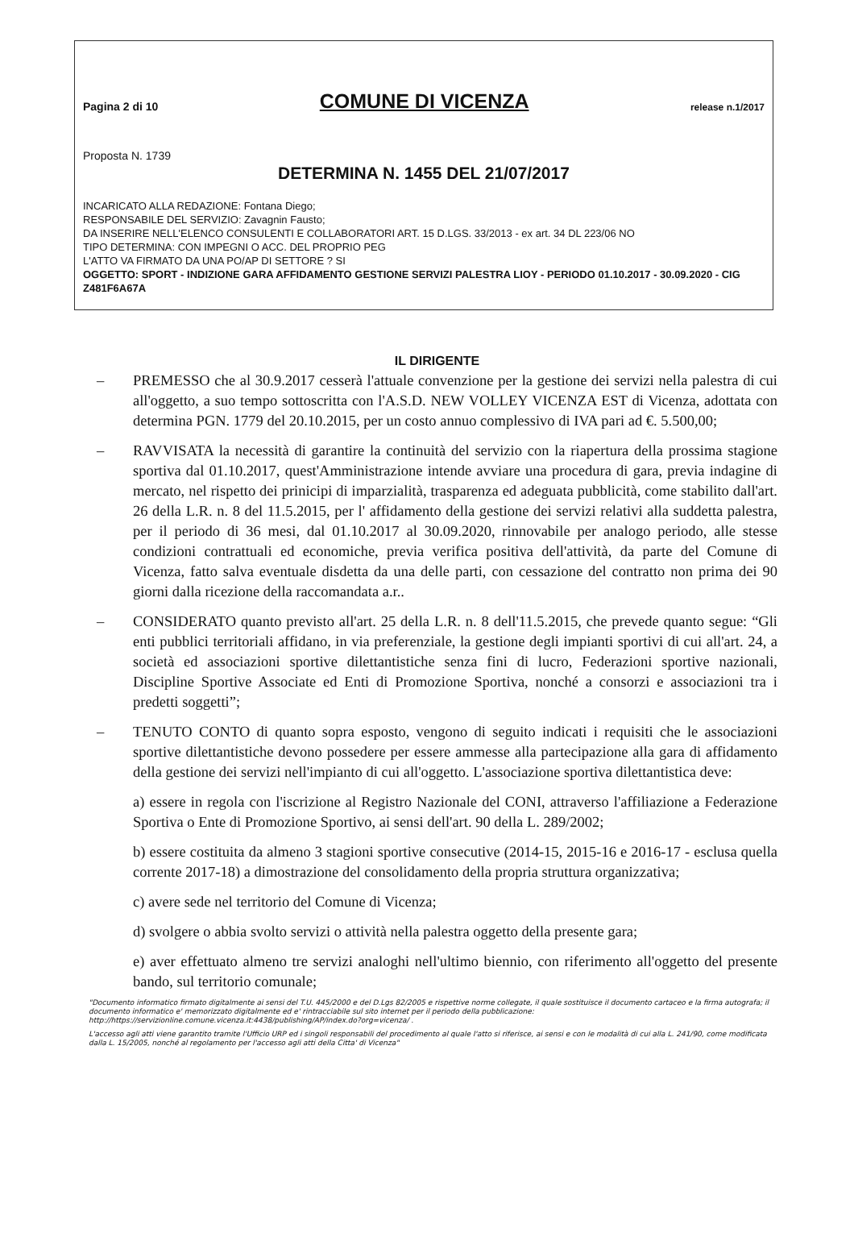Pagina 2 di 10 COMUNE DI VICENZA release n.1/2017
Proposta N. 1739
DETERMINA N. 1455 DEL 21/07/2017
INCARICATO ALLA REDAZIONE: Fontana Diego;
RESPONSABILE DEL SERVIZIO: Zavagnin Fausto;
DA INSERIRE NELL'ELENCO CONSULENTI E COLLABORATORI ART. 15 D.LGS. 33/2013 - ex art. 34 DL 223/06 NO
TIPO DETERMINA: CON IMPEGNI O ACC. DEL PROPRIO PEG
L'ATTO VA FIRMATO DA UNA PO/AP DI SETTORE ? SI
OGGETTO: SPORT - INDIZIONE GARA AFFIDAMENTO GESTIONE SERVIZI PALESTRA LIOY - PERIODO 01.10.2017 - 30.09.2020 - CIG Z481F6A67A
IL DIRIGENTE
– PREMESSO che al 30.9.2017 cesserà l'attuale convenzione per la gestione dei servizi nella palestra di cui all'oggetto, a suo tempo sottoscritta con l'A.S.D. NEW VOLLEY VICENZA EST di Vicenza, adottata con determina PGN. 1779 del 20.10.2015, per un costo annuo complessivo di IVA pari ad €. 5.500,00;
– RAVVISATA la necessità di garantire la continuità del servizio con la riapertura della prossima stagione sportiva dal 01.10.2017, quest'Amministrazione intende avviare una procedura di gara, previa indagine di mercato, nel rispetto dei prinicipi di imparzialità, trasparenza ed adeguata pubblicità, come stabilito dall'art. 26 della L.R. n. 8 del 11.5.2015, per l' affidamento della gestione dei servizi relativi alla suddetta palestra, per il periodo di 36 mesi, dal 01.10.2017 al 30.09.2020, rinnovabile per analogo periodo, alle stesse condizioni contrattuali ed economiche, previa verifica positiva dell'attività, da parte del Comune di Vicenza, fatto salva eventuale disdetta da una delle parti, con cessazione del contratto non prima dei 90 giorni dalla ricezione della raccomandata a.r..
– CONSIDERATO quanto previsto all'art. 25 della L.R. n. 8 dell'11.5.2015, che prevede quanto segue: “Gli enti pubblici territoriali affidano, in via preferenziale, la gestione degli impianti sportivi di cui all'art. 24, a società ed associazioni sportive dilettantistiche senza fini di lucro, Federazioni sportive nazionali, Discipline Sportive Associate ed Enti di Promozione Sportiva, nonché a consorzi e associazioni tra i predetti soggetti”;
– TENUTO CONTO di quanto sopra esposto, vengono di seguito indicati i requisiti che le associazioni sportive dilettantistiche devono possedere per essere ammesse alla partecipazione alla gara di affidamento della gestione dei servizi nell'impianto di cui all'oggetto. L'associazione sportiva dilettantistica deve:
a) essere in regola con l'iscrizione al Registro Nazionale del CONI, attraverso l'affiliazione a Federazione Sportiva o Ente di Promozione Sportivo, ai sensi dell'art. 90 della L. 289/2002;
b) essere costituita da almeno 3 stagioni sportive consecutive (2014-15, 2015-16 e 2016-17 - esclusa quella corrente 2017-18) a dimostrazione del consolidamento della propria struttura organizzativa;
c) avere sede nel territorio del Comune di Vicenza;
d) svolgere o abbia svolto servizi o attività nella palestra oggetto della presente gara;
e) aver effettuato almeno tre servizi analoghi nell'ultimo biennio, con riferimento all'oggetto del presente bando, sul territorio comunale;
"Documento informatico firmato digitalmente ai sensi del T.U. 445/2000 e del D.Lgs 82/2005 e rispettive norme collegate, il quale sostituisce il documento cartaceo e la firma autografa; il documento informatico e' memorizzato digitalmente ed e' rintracciabile sul sito internet per il periodo della pubblicazione: http://https://servizionline.comune.vicenza.it:4438/publishing/AP/index.do?org=vicenza/ .
L'accesso agli atti viene garantito tramite l'Ufficio URP ed i singoli responsabili del procedimento al quale l'atto si riferisce, ai sensi e con le modalità di cui alla L. 241/90, come modificata dalla L. 15/2005, nonché al regolamento per l'accesso agli atti della Citta' di Vicenza"